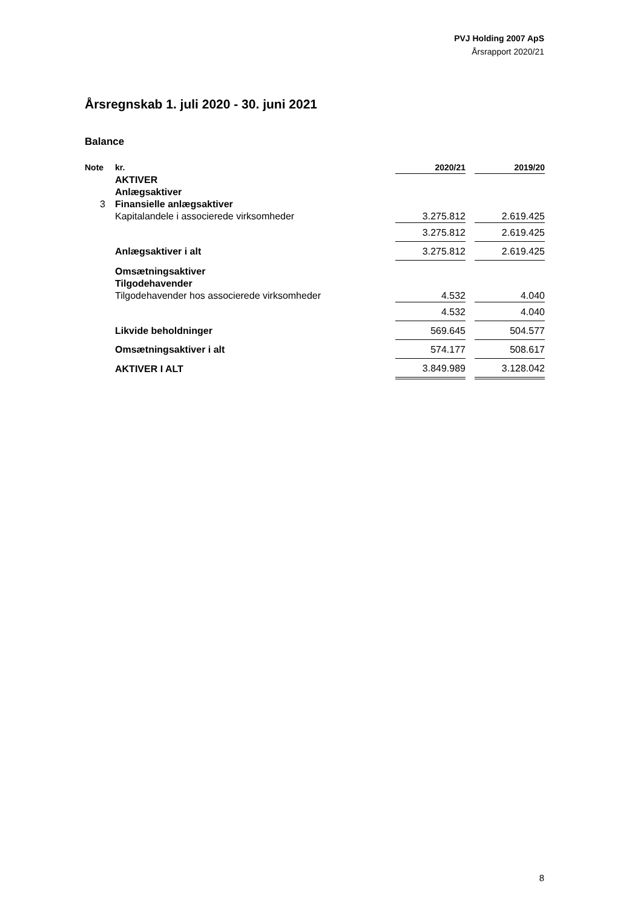PVJ Holding 2007 ApS
Årsrapport 2020/21
Årsregnskab 1. juli 2020 - 30. juni 2021
Balance
| Note | kr. | 2020/21 | | 2019/20 |
| --- | --- | --- | --- | --- |
| | AKTIVER | | | |
| | Anlægsaktiver | | | |
| 3 | Finansielle anlægsaktiver | | | |
| | Kapitalandele i associerede virksomheder | 3.275.812 | | 2.619.425 |
| | | 3.275.812 | | 2.619.425 |
| | Anlægsaktiver i alt | 3.275.812 | | 2.619.425 |
| | Omsætningsaktiver | | | |
| | Tilgodehavender | | | |
| | Tilgodehavender hos associerede virksomheder | 4.532 | | 4.040 |
| | | 4.532 | | 4.040 |
| | Likvide beholdninger | 569.645 | | 504.577 |
| | Omsætningsaktiver i alt | 574.177 | | 508.617 |
| | AKTIVER I ALT | 3.849.989 | | 3.128.042 |
8